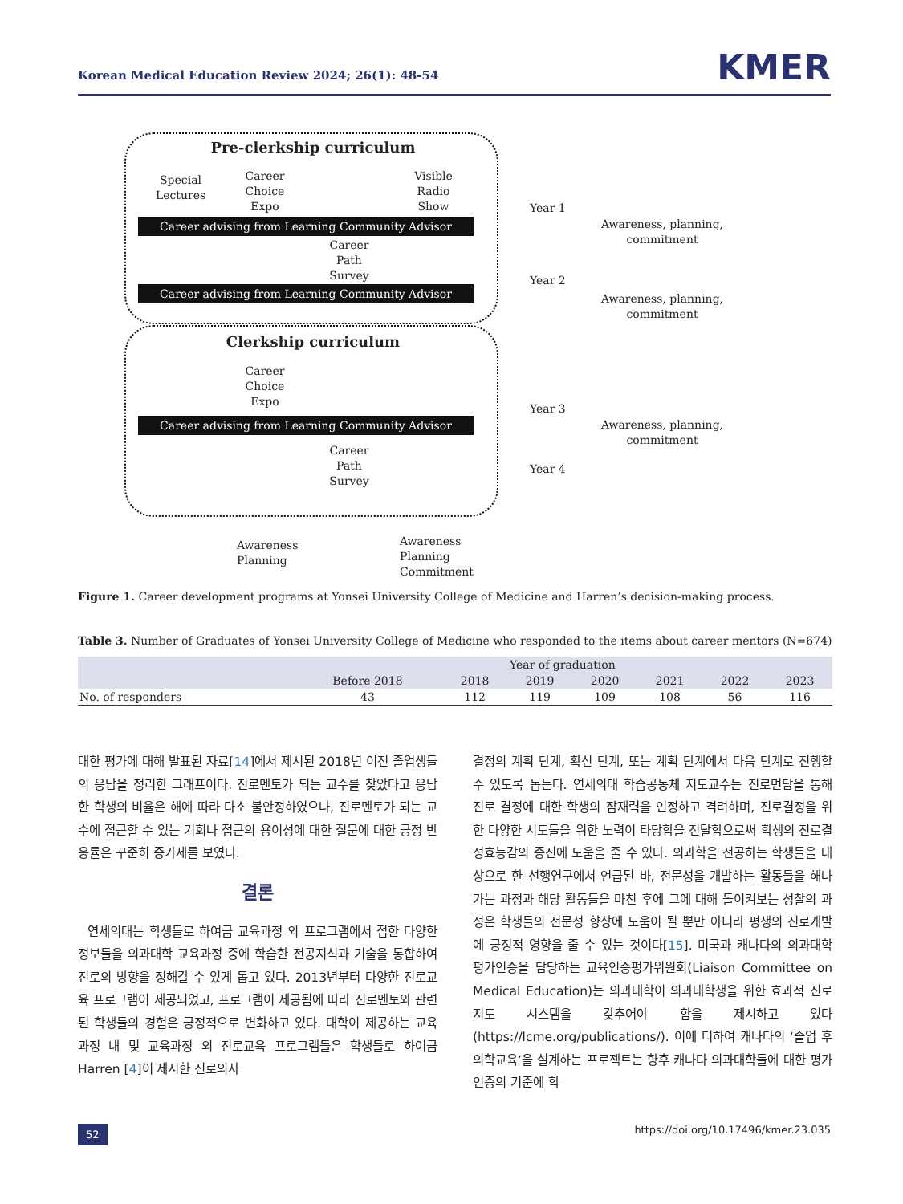Korean Medical Education Review 2024; 26(1): 48-54 KMER
Pre-clerkship curriculum
Special
Lectures
Career
Choice
Expo
Visible
Radio
Show
Career advising from Learning Community Advisor
Career
Path
Survey
Career advising from Learning Community Advisor
Clerkship curriculum
Career
Choice
Expo
Career advising from Learning Community Advisor
Career
Path
Survey
Year 1
Awareness, planning, commitment
Year 2
Awareness, planning, commitment
Year 3
Awareness, planning, commitment
Year 4
Awareness
Planning
Awareness
Planning
Commitment
Figure 1. Career development programs at Yonsei University College of Medicine and Harren’s decision-making process.
Table 3. Number of Graduates of Yonsei University College of Medicine who responded to the items about career mentors (N=674)
| | Year of graduation | | | | | | |
| --- | --- | --- | --- | --- | --- | --- | --- |
| | Before 2018 | 2018 | 2019 | 2020 | 2021 | 2022 | 2023 |
| No. of responders | 43 | 112 | 119 | 109 | 108 | 56 | 116 |
대한 평가에 대해 발표된 자료[14]에서 제시된 2018년 이전 졸업생들의 응답을 정리한 그래프이다. 진로멘토가 되는 교수를 찾았다고 응답한 학생의 비율은 해에 따라 다소 불안정하였으나, 진로멘토가 되는 교수에 접근할 수 있는 기회나 접근의 용이성에 대한 질문에 대한 긍정 반응률은 꾸준히 증가세를 보였다.
결론
연세의대는 학생들로 하여금 교육과정 외 프로그램에서 접한 다양한 정보들을 의과대학 교육과정 중에 학습한 전공지식과 기술을 통합하여 진로의 방향을 정해갈 수 있게 돕고 있다. 2013년부터 다양한 진로교육 프로그램이 제공되었고, 프로그램이 제공됨에 따라 진로멘토와 관련된 학생들의 경험은 긍정적으로 변화하고 있다. 대학이 제공하는 교육과정 내 및 교육과정 외 진로교육 프로그램들은 학생들로 하여금 Harren [4]이 제시한 진로의사
결정의 계획 단계, 확신 단계, 또는 계획 단계에서 다음 단계로 진행할 수 있도록 돕는다. 연세의대 학습공동체 지도교수는 진로면담을 통해 진로 결정에 대한 학생의 잠재력을 인정하고 격려하며, 진로결정을 위한 다양한 시도들을 위한 노력이 타당함을 전달함으로써 학생의 진로결정효능감의 증진에 도움을 줄 수 있다. 의과학을 전공하는 학생들을 대상으로 한 선행연구에서 언급된 바, 전문성을 개발하는 활동들을 해나가는 과정과 해당 활동들을 마친 후에 그에 대해 돌이켜보는 성찰의 과정은 학생들의 전문성 향상에 도움이 될 뿐만 아니라 평생의 진로개발에 긍정적 영향을 줄 수 있는 것이다[15]. 미국과 캐나다의 의과대학 평가인증을 담당하는 교육인증평가위원회(Liaison Committee on Medical Education)는 의과대학이 의과대학생을 위한 효과적 진로지도 시스템을 갖추어야 함을 제시하고 있다(https://lcme.org/publications/). 이에 더하여 캐나다의 ‘졸업 후 의학교육’을 설계하는 프로젝트는 향후 캐나다 의과대학들에 대한 평가인증의 기준에 학
52 https://doi.org/10.17496/kmer.23.035